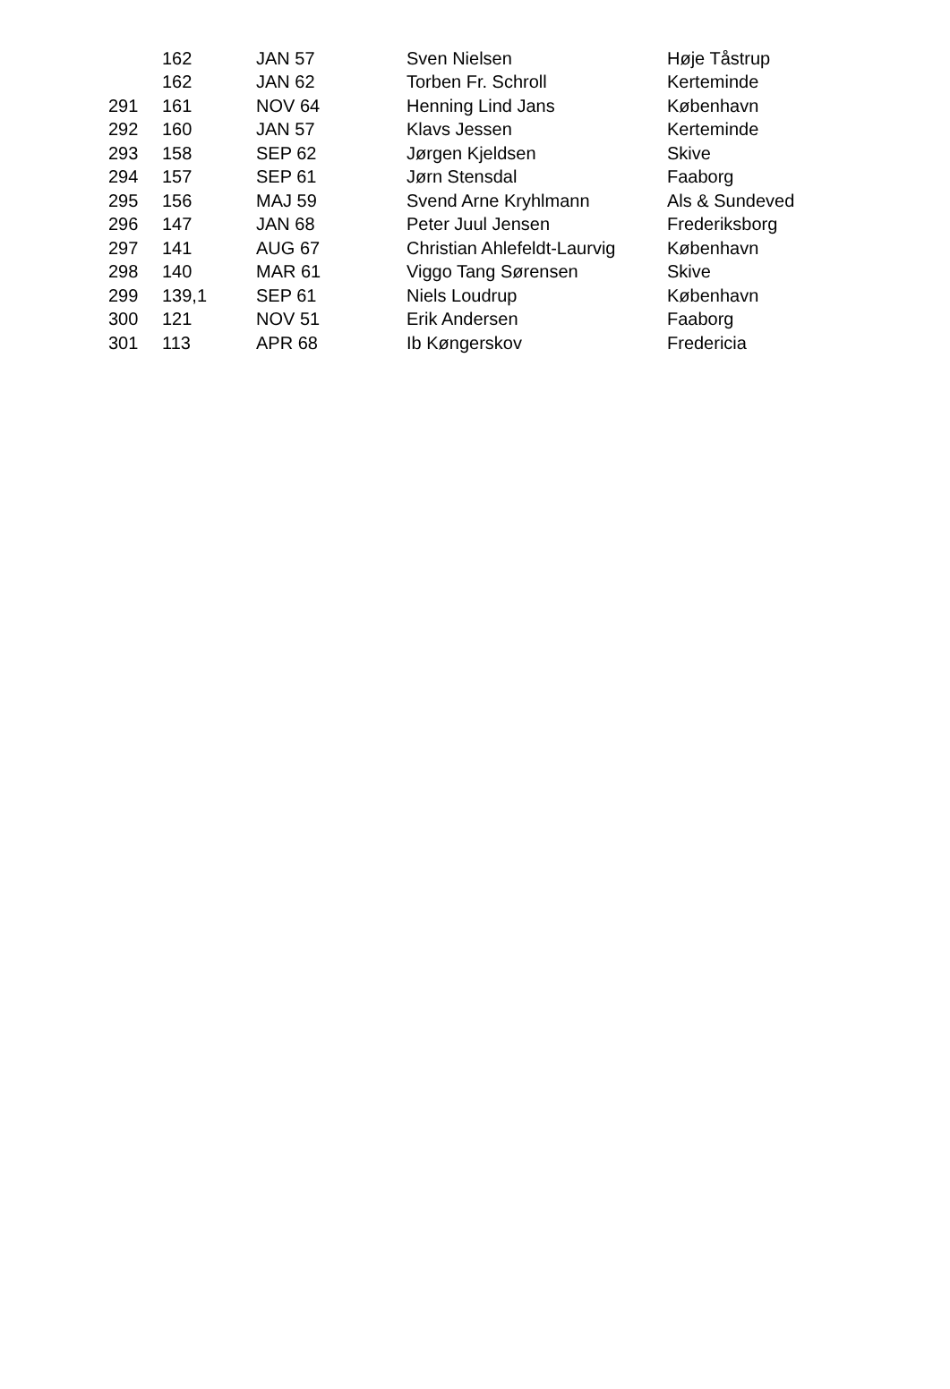| | 162 | JAN 57 | Sven Nielsen | Høje Tåstrup |
| | 162 | JAN 62 | Torben Fr. Schroll | Kerteminde |
| 291 | 161 | NOV 64 | Henning Lind Jans | København |
| 292 | 160 | JAN 57 | Klavs Jessen | Kerteminde |
| 293 | 158 | SEP 62 | Jørgen Kjeldsen | Skive |
| 294 | 157 | SEP 61 | Jørn Stensdal | Faaborg |
| 295 | 156 | MAJ 59 | Svend Arne Kryhlmann | Als & Sundeved |
| 296 | 147 | JAN 68 | Peter Juul Jensen | Frederiksborg |
| 297 | 141 | AUG 67 | Christian Ahlefeldt-Laurvig | København |
| 298 | 140 | MAR 61 | Viggo Tang Sørensen | Skive |
| 299 | 139,1 | SEP 61 | Niels Loudrup | København |
| 300 | 121 | NOV 51 | Erik Andersen | Faaborg |
| 301 | 113 | APR 68 | Ib Køngerskov | Fredericia |